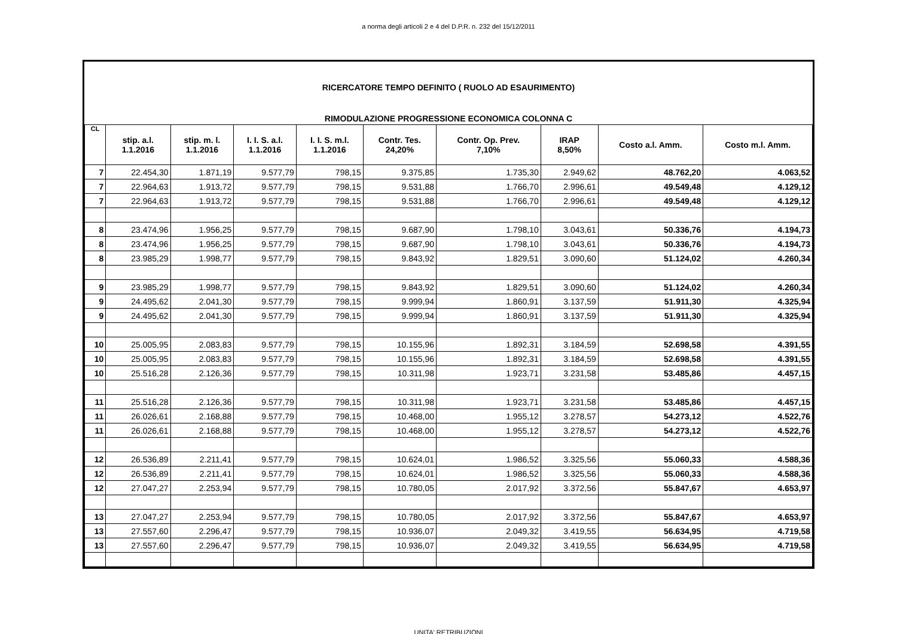a norma degli articoli 2 e 4 del D.P.R. n. 232 del 15/12/2011
RICERCATORE TEMPO DEFINITO ( RUOLO AD ESAURIMENTO)
RIMODULAZIONE PROGRESSIONE ECONOMICA COLONNA C
| CL | stip. a.l. 1.1.2016 | stip. m. l. 1.1.2016 | I. I. S. a.l. 1.1.2016 | I. I. S. m.l. 1.1.2016 | Contr. Tes. 24,20% | Contr. Op. Prev. 7,10% | IRAP 8,50% | Costo a.l. Amm. | Costo m.l. Amm. |
| --- | --- | --- | --- | --- | --- | --- | --- | --- | --- |
| 7 | 22.454,30 | 1.871,19 | 9.577,79 | 798,15 | 9.375,85 | 1.735,30 | 2.949,62 | 48.762,20 | 4.063,52 |
| 7 | 22.964,63 | 1.913,72 | 9.577,79 | 798,15 | 9.531,88 | 1.766,70 | 2.996,61 | 49.549,48 | 4.129,12 |
| 7 | 22.964,63 | 1.913,72 | 9.577,79 | 798,15 | 9.531,88 | 1.766,70 | 2.996,61 | 49.549,48 | 4.129,12 |
| 8 | 23.474,96 | 1.956,25 | 9.577,79 | 798,15 | 9.687,90 | 1.798,10 | 3.043,61 | 50.336,76 | 4.194,73 |
| 8 | 23.474,96 | 1.956,25 | 9.577,79 | 798,15 | 9.687,90 | 1.798,10 | 3.043,61 | 50.336,76 | 4.194,73 |
| 8 | 23.985,29 | 1.998,77 | 9.577,79 | 798,15 | 9.843,92 | 1.829,51 | 3.090,60 | 51.124,02 | 4.260,34 |
| 9 | 23.985,29 | 1.998,77 | 9.577,79 | 798,15 | 9.843,92 | 1.829,51 | 3.090,60 | 51.124,02 | 4.260,34 |
| 9 | 24.495,62 | 2.041,30 | 9.577,79 | 798,15 | 9.999,94 | 1.860,91 | 3.137,59 | 51.911,30 | 4.325,94 |
| 9 | 24.495,62 | 2.041,30 | 9.577,79 | 798,15 | 9.999,94 | 1.860,91 | 3.137,59 | 51.911,30 | 4.325,94 |
| 10 | 25.005,95 | 2.083,83 | 9.577,79 | 798,15 | 10.155,96 | 1.892,31 | 3.184,59 | 52.698,58 | 4.391,55 |
| 10 | 25.005,95 | 2.083,83 | 9.577,79 | 798,15 | 10.155,96 | 1.892,31 | 3.184,59 | 52.698,58 | 4.391,55 |
| 10 | 25.516,28 | 2.126,36 | 9.577,79 | 798,15 | 10.311,98 | 1.923,71 | 3.231,58 | 53.485,86 | 4.457,15 |
| 11 | 25.516,28 | 2.126,36 | 9.577,79 | 798,15 | 10.311,98 | 1.923,71 | 3.231,58 | 53.485,86 | 4.457,15 |
| 11 | 26.026,61 | 2.168,88 | 9.577,79 | 798,15 | 10.468,00 | 1.955,12 | 3.278,57 | 54.273,12 | 4.522,76 |
| 11 | 26.026,61 | 2.168,88 | 9.577,79 | 798,15 | 10.468,00 | 1.955,12 | 3.278,57 | 54.273,12 | 4.522,76 |
| 12 | 26.536,89 | 2.211,41 | 9.577,79 | 798,15 | 10.624,01 | 1.986,52 | 3.325,56 | 55.060,33 | 4.588,36 |
| 12 | 26.536,89 | 2.211,41 | 9.577,79 | 798,15 | 10.624,01 | 1.986,52 | 3.325,56 | 55.060,33 | 4.588,36 |
| 12 | 27.047,27 | 2.253,94 | 9.577,79 | 798,15 | 10.780,05 | 2.017,92 | 3.372,56 | 55.847,67 | 4.653,97 |
| 13 | 27.047,27 | 2.253,94 | 9.577,79 | 798,15 | 10.780,05 | 2.017,92 | 3.372,56 | 55.847,67 | 4.653,97 |
| 13 | 27.557,60 | 2.296,47 | 9.577,79 | 798,15 | 10.936,07 | 2.049,32 | 3.419,55 | 56.634,95 | 4.719,58 |
| 13 | 27.557,60 | 2.296,47 | 9.577,79 | 798,15 | 10.936,07 | 2.049,32 | 3.419,55 | 56.634,95 | 4.719,58 |
UNITA' RETRIBUZIONI